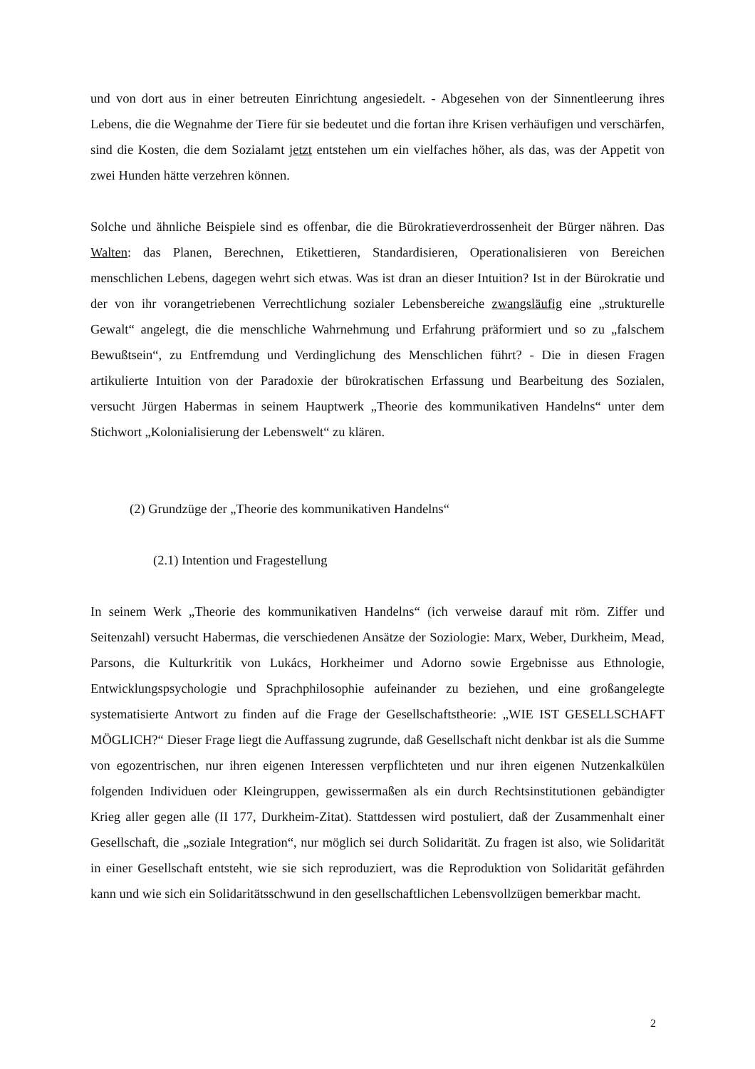und von dort aus in einer betreuten Einrichtung angesiedelt. - Abgesehen von der Sinnentleerung ihres Lebens, die die Wegnahme der Tiere für sie bedeutet und die fortan ihre Krisen verhäufigen und verschärfen, sind die Kosten, die dem Sozialamt jetzt entstehen um ein vielfaches höher, als das, was der Appetit von zwei Hunden hätte verzehren können.
Solche und ähnliche Beispiele sind es offenbar, die die Bürokratieverdrossenheit der Bürger nähren. Das Walten: das Planen, Berechnen, Etikettieren, Standardisieren, Operationalisieren von Bereichen menschlichen Lebens, dagegen wehrt sich etwas. Was ist dran an dieser Intuition? Ist in der Bürokratie und der von ihr vorangetriebenen Verrechtlichung sozialer Lebensbereiche zwangsläufig eine „strukturelle Gewalt“ angelegt, die die menschliche Wahrnehmung und Erfahrung präformiert und so zu „falschem Bewußtsein“, zu Entfremdung und Verdinglichung des Menschlichen führt? - Die in diesen Fragen artikulierte Intuition von der Paradoxie der bürokratischen Erfassung und Bearbeitung des Sozialen, versucht Jürgen Habermas in seinem Hauptwerk „Theorie des kommunikativen Handelns“ unter dem Stichwort „Kolonialisierung der Lebenswelt“ zu klären.
(2) Grundzüge der „Theorie des kommunikativen Handelns“
(2.1) Intention und Fragestellung
In seinem Werk „Theorie des kommunikativen Handelns“ (ich verweise darauf mit röm. Ziffer und Seitenzahl) versucht Habermas, die verschiedenen Ansätze der Soziologie: Marx, Weber, Durkheim, Mead, Parsons, die Kulturkritik von Lukács, Horkheimer und Adorno sowie Ergebnisse aus Ethnologie, Entwicklungspsychologie und Sprachphilosophie aufeinander zu beziehen, und eine großangelegte systematisierte Antwort zu finden auf die Frage der Gesellschaftstheorie: „WIE IST GESELLSCHAFT MÖGLICH?“ Dieser Frage liegt die Auffassung zugrunde, daß Gesellschaft nicht denkbar ist als die Summe von egozentrischen, nur ihren eigenen Interessen verpflichteten und nur ihren eigenen Nutzenkalkülen folgenden Individuen oder Kleingruppen, gewissermaßen als ein durch Rechtsinstitutionen gebändigter Krieg aller gegen alle (II 177, Durkheim-Zitat). Stattdessen wird postuliert, daß der Zusammenhalt einer Gesellschaft, die „soziale Integration“, nur möglich sei durch Solidarität. Zu fragen ist also, wie Solidarität in einer Gesellschaft entsteht, wie sie sich reproduziert, was die Reproduktion von Solidarität gefährden kann und wie sich ein Solidaritätsschwund in den gesellschaftlichen Lebensvollzügen bemerkbar macht.
2